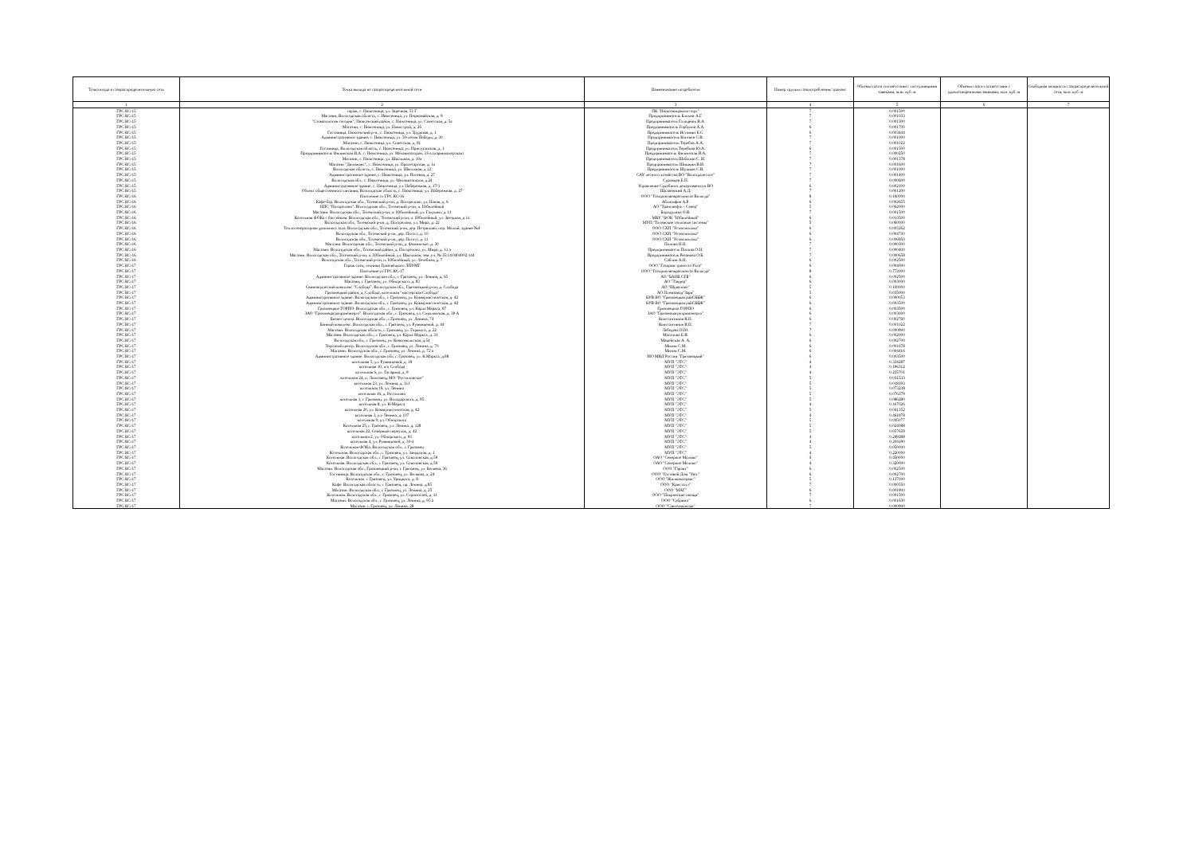| Точка входа в газораспределительную сеть | Точка выхода из газораспределительной сети | Наименование потребителя | Номер группы газопотребления/ транзит | Объемы газа в соответствии с поступившими заявками, млн. куб. м | Объемы газа в соответствии с удовлетворенными заявками, млн. куб. м | Свободная мощность газораспределительной сети, млн. куб. м |
| --- | --- | --- | --- | --- | --- | --- |
| 1 | 2 | 3 | 4 | 5 | 6 | 7 |
| ГРС КС-15 | гараж, с. Нюксеница, ул. Заречная, 51 Г | ПК "Нюксеницакооп-торг" | 7 | 0.001500 | | |
| ГРС КС-15 | Магазин, Вологодская область, с. Нюксеница, ул. Первомайская, д. 9 | Предприниматель Блохин А.Г. | 7 | 0.001033 | | |
| ГРС КС-15 | "Стоматология сегодня", Нюксенский район, с. Нюксеница, ул. Советская, д. 5а | Предприниматель Голоднюк В.А. | 7 | 0.001300 | | |
| ГРС КС-15 | Магазин, с. Нюксеница, ул. Новострой, д. 26 | Предприниматель Горбунов А.А. | 6 | 0.001700 | | |
| ГРС КС-15 | Гостиница, Нюксенский р-н., с. Нюксеница, ул. Трудовая, д. 1 | Предприниматель Истомин Е.С. | 6 | 0.003444 | | |
| ГРС КС-15 | Административное здание, с. Нюксеница, ул. 50-летия Победы, д. 30 | Предприниматель Коптяев С.В. | 7 | 0.001000 | | |
| ГРС КС-15 | Магазин, с. Нюксеница, ул. Советская, д. 81 | Предприниматель Теребов А.А. | 7 | 0.001022 | | |
| ГРС КС-15 | Гостиница, Вологодская область, с. Нюксеница, ул. Присухонская, д. 1 | Предприниматель Теребова Ю.А. | 6 | 0.001500 | | |
| ГРС КС-15 | Предприниматель Филинская И.А. с. Нюксеница, ул. Механизаторов, 33-а (парикмахерская) | Предприниматель Филинская И.А. | 7 | 0.000250 | | |
| ГРС КС-15 | Магазин, с. Нюксеница, ул. Школьная, д. 10а | Предприниматель Шабалин С. И. | 7 | 0.001378 | | |
| ГРС КС-15 | Магазин "Дилижанс", с. Нюксеница, ул. Пролетарская, д. 1а | Предприниматель Шишкин В.И. | 7 | 0.001600 | | |
| ГРС КС-15 | Вологодская область, с. Нюксеница, ул. Школьная, д 12 | Предприниматель Шушков С.В. | 7 | 0.001000 | | |
| ГРС КС-15 | Административное здание, с. Нюксеница, ул. Полевая, д. 27 | САУ лесного хозяйства ВО "Вологдалесхоз" | 7 | 0.001400 | | |
| ГРС КС-15 | Вологодская обл., с. Нюксеница, ул. Механизаторов, д.24 | Суровцев Е.П. | 7 | 0.000600 | | |
| ГРС КС-15 | Административное здание, с. Нюксеница, ул. Набережная, д. 17/1 | Управление Судебного департамента в ВО | 6 | 0.002100 | | |
| ГРС КС-15 | Объект общественного питания, Вологодская область, с. Нюксеница, ул. Набережная, д. 27 | Шалаевский А.Д. | 7 | 0.001200 | | |
| ГРС КС-16 | Население от ГРС КС-16 | ООО "Газпром межрегионгаз Вологда" | 8 | 0.160000 | | |
| ГРС КС-16 | Кафе-бар. Вологодская обл., Тотемский р-он, д. Погорелово, ул. Новая, д. 6 | Аблятифов А.Р. | 6 | 0.002655 | | |
| ГРС КС-16 | НПС "Погорелово". Вологодская обл., Тотемский р-он, п. Юбилейный | АО "Транснефть - Север" | 5 | 0.062000 | | |
| ГРС КС-16 | Магазин. Вологодская обл., Тотемский р-он, п. Юбилейный, ул. Галушко, д. 11 | Бородулина О.В. | 7 | 0.001500 | | |
| ГРС КС-16 | Котельная ФОКа с бассейном. Вологодская обл., Тотемский р-он, п. Юбилейный, ул. Звездная, д 11 | МБУ "ФОК "Юбилейный" | 6 | 0.013500 | | |
| ГРС КС-16 | Вологодская обл., Тотемский р-он, д. Погорелово, ул. Мира, д. 22 | МУП "Тотемские тепловые системы" | 5 | 0.060000 | | |
| ГРС КС-16 | Теплогенераторная доильного зала. Вологодская обл., Тотемский р-он, дер. Петрилово, пер. Малый, здание №4 | ООО СХП "Устюгмолоко" | 6 | 0.005262 | | |
| ГРС КС-16 | Вологодская обл., Тотемский р-он, дер. Погост, д. 10 | ООО СХП "Устюгмолоко" | 6 | 0.004730 | | |
| ГРС КС-16 | Вологодская обл., Тотемский р-он, дер. Погост, д. 11 | ООО СХП "Устюгмолоко" | 6 | 0.006950 | | |
| ГРС КС-16 | Магазин. Вологодская обл., Тотемский р-он, д. Фоминское, д. 30 | Попова Н.Н. | 7 | 0.000300 | | |
| ГРС КС-16 | Магазин. Вологодская обл., Тотемский район, д. Погорелово, ул. Мира, д. 11 а | Предприниматель Попова О.Н. | 7 | 0.000400 | | |
| ГРС КС-16 | Магазин. Вологодская обл., Тотемский р-он, п. Юбилейный, ул. Школьная, зем. уч. № 35:14:0404002:144 | Предприниматель Рязанова О.Б. | 7 | 0.000658 | | |
| ГРС КС-16 | Вологодская обл., Тотемский р-он, п. Юбилейный, ул. Лечебная, д. 7 | Саблин А.Н. | 6 | 0.002500 | | |
| ГРС КС-17 | Гараж спец. техники Грязовецкого ЛПУМГ | ООО "Газпром трансгаз Ухта" | 6 | 0.004000 | | |
| ГРС КС-17 | Население от ГРС КС-17 | ООО "Газпром межрегионгаз Вологда" | 8 | 0.772000 | | |
| ГРС КС-17 | Административное здание. Вологодская обл., г. Грязовец, ул. Ленина, д. 65 | АО "БАНК СГБ" | 6 | 0.002500 | | |
| ГРС КС-17 | Магазин, г. Грязовец, ул. Обнорского, д. 83 | АО "Тандер" | 6 | 0.003000 | | |
| ГРС КС-17 | Свиноводческий комплекс "Слобода". Вологодская обл., Грязовецкий р-он, д. Слобода | АО "Шувалово" | 5 | 0.100000 | | |
| ГРС КС-17 | Грязовецкий район, д. Слобода, котельная "мастерская Слобода" | АО Племзавод"Заря" | 5 | 0.035000 | | |
| ГРС КС-17 | Административное здание. Вологодская обл., г. Грязовец, ул. Коммунистическая, д. 42 | БУВ ВО "Грязовецкая райСББЖ" | 6 | 0.000053 | | |
| ГРС КС-17 | Административное здание. Вологодская обл., г. Грязовец, ул. Коммунистическая, д. 42 | БУВ ВО "Грязовецкая райСББЖ" | 6 | 0.003500 | | |
| ГРС КС-17 | Грязовецкое ГОРПО. Вологодская обл., г. Грязовец, ул. Карла Маркса, 87 | Грязовецкое ГОРПО | 6 | 0.003500 | | |
| ГРС КС-17 | ЗАО "Грязовецагропромэнерго". Вологодская обл., г. Грязовец, ул. Соколовская, д. 39 А | ЗАО "Грязовецагропромэнерго" | 6 | 0.003000 | | |
| ГРС КС-17 | Бизнес центр. Вологодская обл., г.Грязовец, ул. Ленина, 74 | Константинов В.Н. | 6 | 0.002760 | | |
| ГРС КС-17 | Банный комплекс. Вологодская обл., г. Грязовец, ул. Румянцевой, д. 44 | Константинов В.Н. | 7 | 0.001022 | | |
| ГРС КС-17 | Магазин. Вологодская область, г. Грязовец, ул. Горького, д. 22 | Лебедева Н.Ю. | 7 | 0.000900 | | |
| ГРС КС-17 | Магазин. Вологодская обл., г. Грязовец, ул. Карла Маркса, д. 31 | Масалова Е.В. | 6 | 0.002000 | | |
| ГРС КС-17 | Вологодская обл., г. Грязовец, ул. Комсомольская, д.54 | Мацейская А. А. | 6 | 0.002700 | | |
| ГРС КС-17 | Торговый центр. Вологодская обл., г. Грязовец, ул. Ленина, д. 70 | Милик С.М. | 6 | 0.001678 | | |
| ГРС КС-17 | Магазин. Вологодская обл., г. Грязовец, ул. Ленина, д. 72 а | Милик С.М. | 6 | 0.004416 | | |
| ГРС КС-17 | Административное здание. Вологодская обл, г. Грязовец, ул. К.Маркса, д.88 | МО МВД России "Грязовецкий" | 6 | 0.003500 | | |
| ГРС КС-17 | котельная 5, ул. Румянцевой, д. 18 | МУП "ЭТС" | 4 | 0.334287 | | |
| ГРС КС-17 | котельная 10, п/о Слобода | МУП "ЭТС" | 4 | 0.196312 | | |
| ГРС КС-17 | котельная 6, ул. Гагарина, д. 9 | МУП "ЭТС" | 4 | 0.235701 | | |
| ГРС КС-17 | котельная 24, п. Льнозавод МО "Ростиловское" | МУП "ЭТС" | 5 | 0.031533 | | |
| ГРС КС-17 | котельная 23, ул. Ленина, д. 111 | МУП "ЭТС" | 5 | 0.018193 | | |
| ГРС КС-17 | котельная 19, ул. Ленина | МУП "ЭТС" | 5 | 0.073238 | | |
| ГРС КС-17 | котельная 16, д. Ростилово | МУП "ЭТС" | 5 | 0.076379 | | |
| ГРС КС-17 | котельная 1, г. Грязовец. ул. Володарского, д. 95 | МУП "ЭТС" | 5 | 0.086280 | | |
| ГРС КС-17 | котельная 8, ул. К-Маркса | МУП "ЭТС" | 4 | 0.167026 | | |
| ГРС КС-17 | котельная 20, ул. Коммунистическая, д. 42 | МУП "ЭТС" | 5 | 0.041352 | | |
| ГРС КС-17 | котельная 3, ул. Ленина, д. 107 | МУП "ЭТС" | 4 | 0.461978 | | |
| ГРС КС-17 | котельная 9, ул. Обнорского | МУП "ЭТС" | 5 | 0.045077 | | |
| ГРС КС-17 | Котельная 25, г. Грязовец, ул. Ленина. д. 128 | МУП "ЭТС" | 5 | 0.024088 | | |
| ГРС КС-17 | котельная 22, Северный переулок, д. 42 | МУП "ЭТС" | 5 | 0.057659 | | |
| ГРС КС-17 | котельная 2, ул. Обнорского, д. 93 | МУП "ЭТС" | 4 | 0.249288 | | |
| ГРС КС-17 | котельная 4, ул. Румянцевой, д. 30-а | МУП "ЭТС" | 4 | 0.204190 | | |
| ГРС КС-17 | Котельная ФОКа. Вологодская обл., г. Грязовец | МУП "ЭТС" | 5 | 0.050000 | | |
| ГРС КС-17 | Котельная. Вологодская обл., г. Грязовец, ул. Заводская, д. 1 | МУП "ЭТС" | 4 | 0.220000 | | |
| ГРС КС-17 | Котельная. Вологодская обл., г. Грязовец, ул. Соколовская, д.59 | ОАО "Северное Молоко" | 4 | 0.450000 | | |
| ГРС КС-17 | Котельная. Вологодская обл., г. Грязовец, ул. Соколовская, д.59 | ОАО "Северное Молоко" | 4 | 0.320000 | | |
| ГРС КС-17 | Магазин. Вологодская обл., Грязовецкий р-он, г. Грязовец, ул. Беляева, 36 | ООО "Гарант" | 6 | 0.002500 | | |
| ГРС КС-17 | Гостиница. Вологодская обл., г. Грязовец, ул. Волкова, д. 24 | ООО "Гостевой Дом "Уют" | 6 | 0.002700 | | |
| ГРС КС-17 | Котельная. г. Грязовец, ул. Урицкого, д. 8 | ООО "Жилкомсервис" | 5 | 0.137000 | | |
| ГРС КС-17 | Кафе. Вологодская область, г. Грязовец, пр. Ленина, д.85 | ООО "Кристалл" | 7 | 0.000550 | | |
| ГРС КС-17 | Магазин. Вологодская обл., г. Грязовец, ул. Ленина, д. 25 | ООО "МАГ" | 6 | 0.001900 | | |
| ГРС КС-17 | Котельная. Вологодская обл., г. Грязовец, ул. Строителей, д. 11 | ООО "Покровские овощи" | 7 | 0.001500 | | |
| ГРС КС-17 | Магазин. Вологодская обл., г. Грязовец, ул. Ленина, д. 95 а | ООО "Сабрина" | 6 | 0.001630 | | |
| ГРС КС-17 | Магазин. г. Грязовец, ул. Ленина, 28 | ООО "Сантехмонтаж" | 7 | 0.000900 | | |